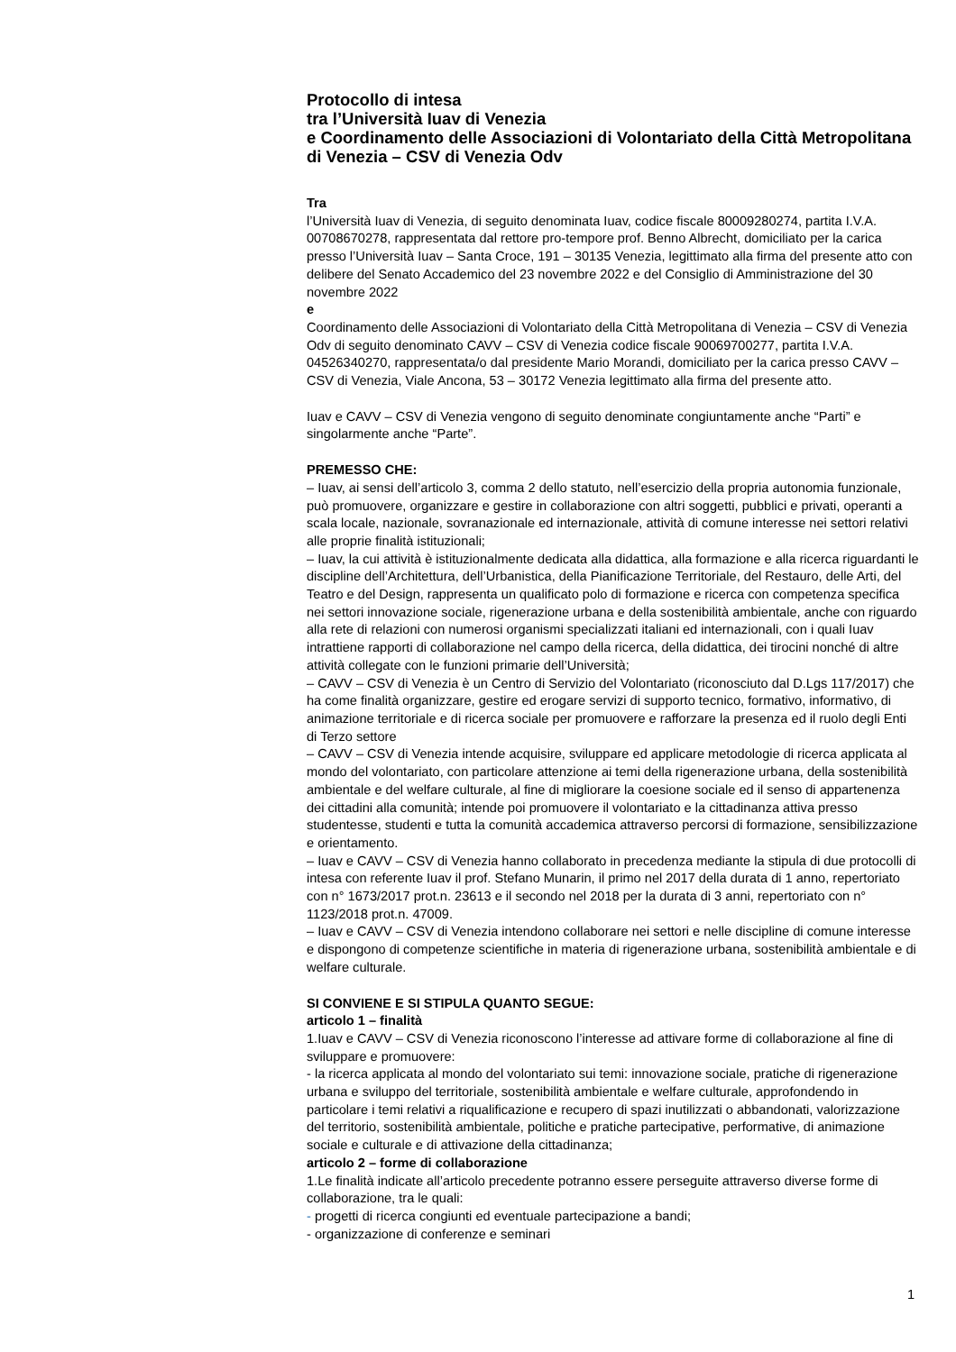Protocollo di intesa
tra l’Università Iuav di Venezia
e Coordinamento delle Associazioni di Volontariato della Città Metropolitana di Venezia – CSV di Venezia Odv
Tra
l’Università Iuav di Venezia, di seguito denominata Iuav, codice fiscale 80009280274, partita I.V.A. 00708670278, rappresentata dal rettore pro-tempore prof. Benno Albrecht, domiciliato per la carica presso l’Università Iuav – Santa Croce, 191 – 30135 Venezia, legittimato alla firma del presente atto con delibere del Senato Accademico del 23 novembre 2022 e del Consiglio di Amministrazione del 30 novembre 2022
e
Coordinamento delle Associazioni di Volontariato della Città Metropolitana di Venezia – CSV di Venezia Odv di seguito denominato CAVV – CSV di Venezia codice fiscale 90069700277, partita I.V.A. 04526340270, rappresentata/o dal presidente Mario Morandi, domiciliato per la carica presso CAVV – CSV di Venezia, Viale Ancona, 53 – 30172 Venezia legittimato alla firma del presente atto.
Iuav e CAVV – CSV di Venezia vengono di seguito denominate congiuntamente anche “Parti” e singolarmente anche “Parte”.
PREMESSO CHE:
– Iuav, ai sensi dell’articolo 3, comma 2 dello statuto, nell’esercizio della propria autonomia funzionale, può promuovere, organizzare e gestire in collaborazione con altri soggetti, pubblici e privati, operanti a scala locale, nazionale, sovranazionale ed internazionale, attività di comune interesse nei settori relativi alle proprie finalità istituzionali;
– Iuav, la cui attività è istituzionalmente dedicata alla didattica, alla formazione e alla ricerca riguardanti le discipline dell’Architettura, dell’Urbanistica, della Pianificazione Territoriale, del Restauro, delle Arti, del Teatro e del Design, rappresenta un qualificato polo di formazione e ricerca con competenza specifica nei settori innovazione sociale, rigenerazione urbana e della sostenibilità ambientale, anche con riguardo alla rete di relazioni con numerosi organismi specializzati italiani ed internazionali, con i quali Iuav intrattiene rapporti di collaborazione nel campo della ricerca, della didattica, dei tirocini nonché di altre attività collegate con le funzioni primarie dell’Università;
– CAVV – CSV di Venezia è un Centro di Servizio del Volontariato (riconosciuto dal D.Lgs 117/2017) che ha come finalità organizzare, gestire ed erogare servizi di supporto tecnico, formativo, informativo, di animazione territoriale e di ricerca sociale per promuovere e rafforzare la presenza ed il ruolo degli Enti di Terzo settore
– CAVV – CSV di Venezia intende acquisire, sviluppare ed applicare metodologie di ricerca applicata al mondo del volontariato, con particolare attenzione ai temi della rigenerazione urbana, della sostenibilità ambientale e del welfare culturale, al fine di migliorare la coesione sociale ed il senso di appartenenza dei cittadini alla comunità; intende poi promuovere il volontariato e la cittadinanza attiva presso studentesse, studenti e tutta la comunità accademica attraverso percorsi di formazione, sensibilizzazione e orientamento.
– Iuav e CAVV – CSV di Venezia hanno collaborato in precedenza mediante la stipula di due protocolli di intesa con referente Iuav il prof. Stefano Munarin, il primo nel 2017 della durata di 1 anno, repertoriato con n° 1673/2017 prot.n. 23613 e il secondo nel 2018 per la durata di 3 anni, repertoriato con n° 1123/2018 prot.n. 47009.
– Iuav e CAVV – CSV di Venezia intendono collaborare nei settori e nelle discipline di comune interesse e dispongono di competenze scientifiche in materia di rigenerazione urbana, sostenibilità ambientale e di welfare culturale.
SI CONVIENE E SI STIPULA QUANTO SEGUE:
articolo 1 – finalità
1.Iuav e CAVV – CSV di Venezia riconoscono l’interesse ad attivare forme di collaborazione al fine di sviluppare e promuovere:
- la ricerca applicata al mondo del volontariato sui temi: innovazione sociale, pratiche di rigenerazione urbana e sviluppo del territoriale, sostenibilità ambientale e welfare culturale, approfondendo in particolare i temi relativi a riqualificazione e recupero di spazi inutilizzati o abbandonati, valorizzazione del territorio, sostenibilità ambientale, politiche e pratiche partecipative, performative, di animazione sociale e culturale e di attivazione della cittadinanza;
articolo 2 – forme di collaborazione
1.Le finalità indicate all’articolo precedente potranno essere perseguite attraverso diverse forme di collaborazione, tra le quali:
- progetti di ricerca congiunti ed eventuale partecipazione a bandi;
- organizzazione di conferenze e seminari
1